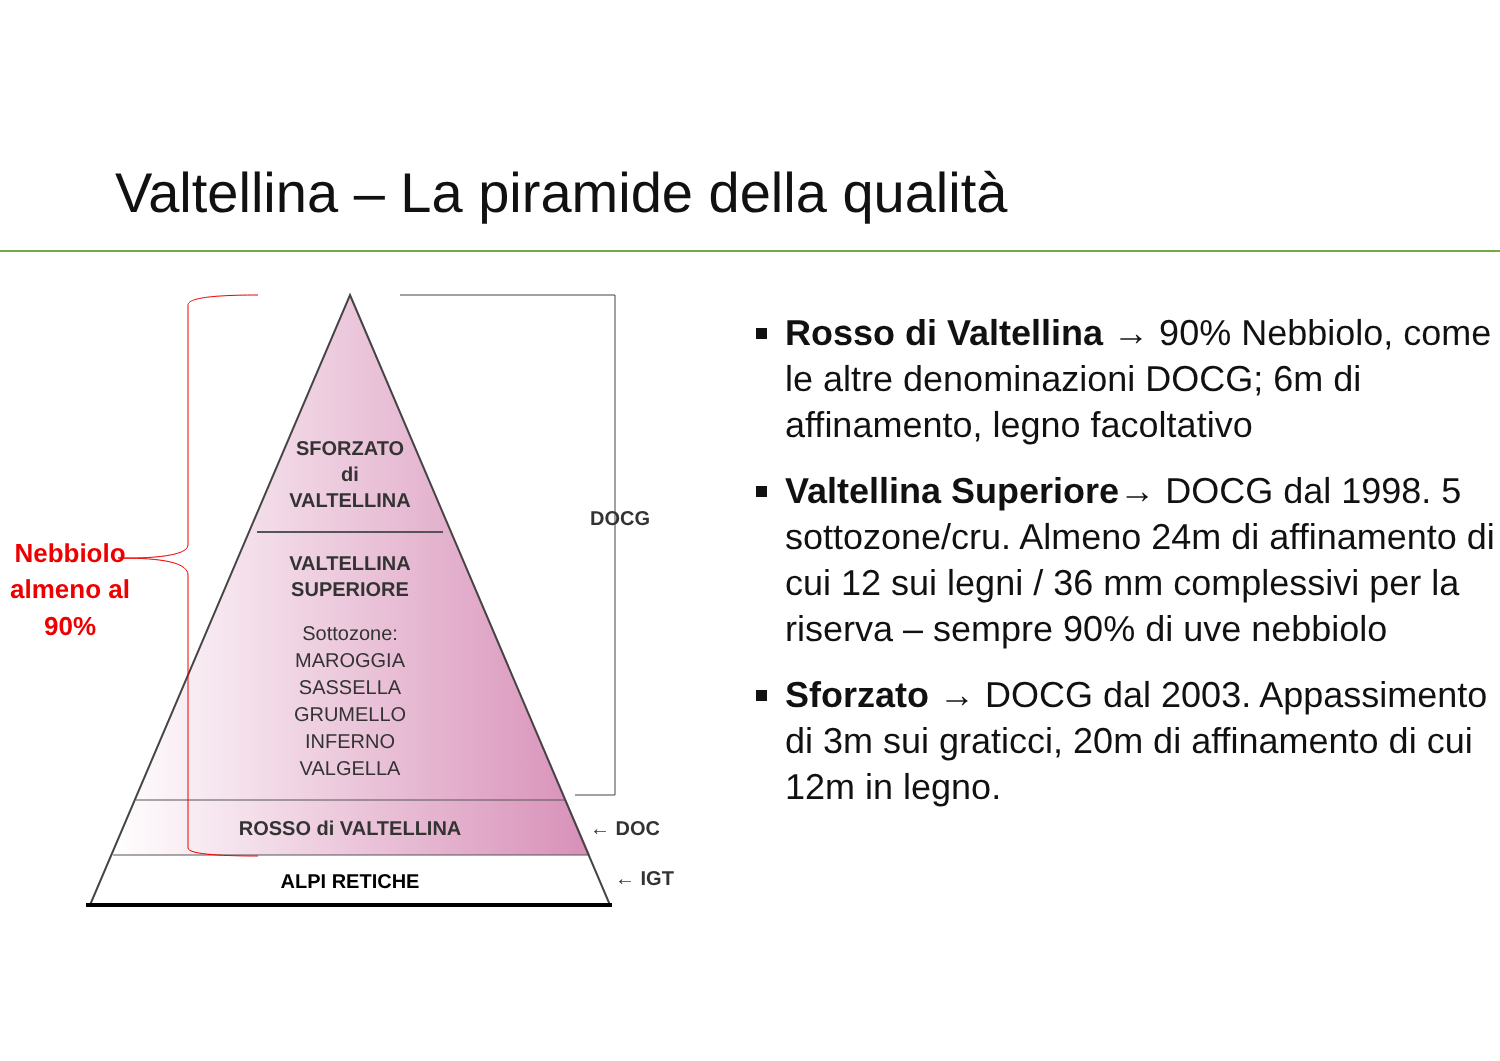Valtellina – La piramide della qualità
SFORZATO
di
VALTELLINA
VALTELLINA
SUPERIORE
Sottozone:
MAROGGIA
SASSELLA
GRUMELLO
INFERNO
VALGELLA
ROSSO di VALTELLINA
ALPI RETICHE
DOCG
← DOC
← IGT
Nebbiolo almeno al 90%
Rosso di Valtellina → 90% Nebbiolo, come le altre denominazioni DOCG; 6m di affinamento, legno facoltativo
Valtellina Superiore→ DOCG dal 1998. 5 sottozone/cru. Almeno 24m di affinamento di cui 12 sui legni / 36 mm complessivi per la riserva – sempre 90% di uve nebbiolo
Sforzato → DOCG dal 2003. Appassimento di 3m sui graticci, 20m di affinamento di cui 12m in legno.